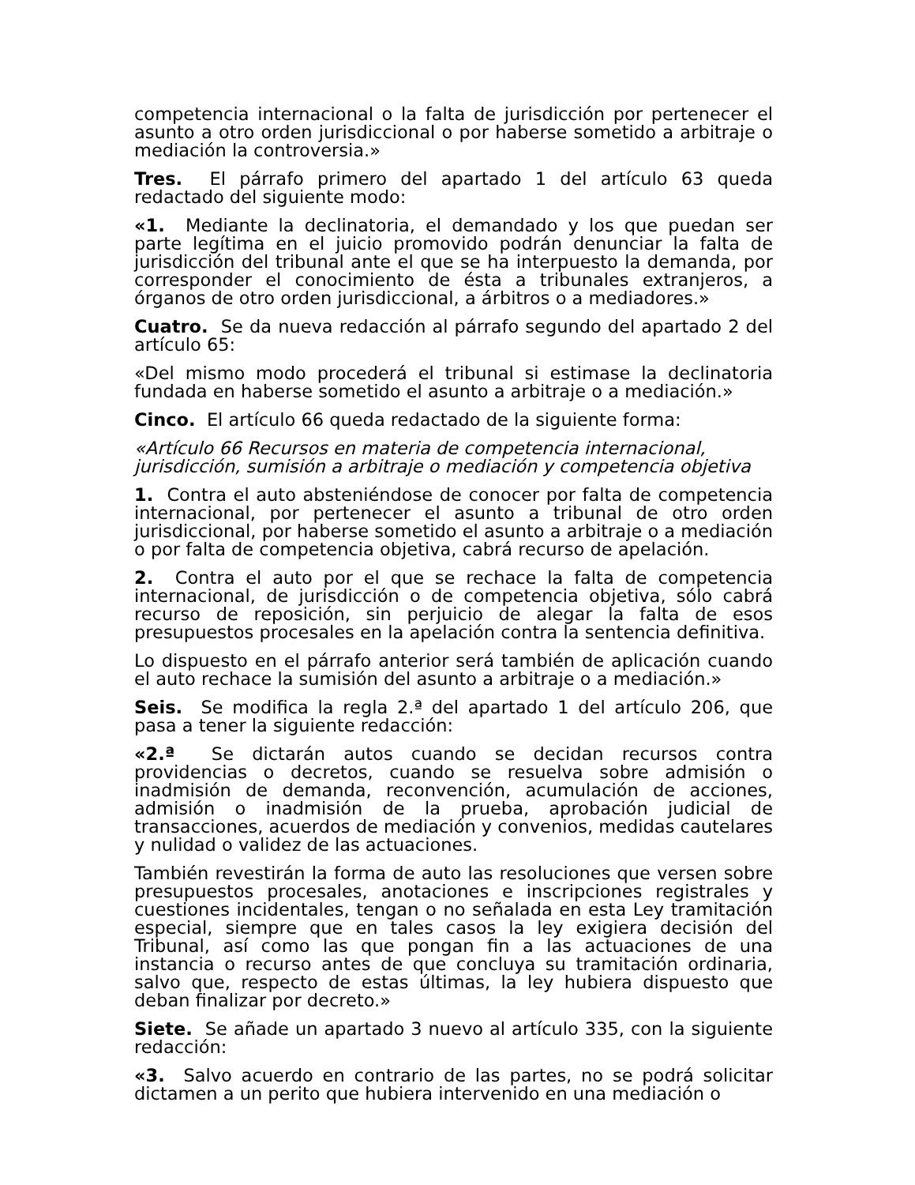competencia internacional o la falta de jurisdicción por pertenecer el asunto a otro orden jurisdiccional o por haberse sometido a arbitraje o mediación la controversia.»
Tres. El párrafo primero del apartado 1 del artículo 63 queda redactado del siguiente modo:
«1. Mediante la declinatoria, el demandado y los que puedan ser parte legítima en el juicio promovido podrán denunciar la falta de jurisdicción del tribunal ante el que se ha interpuesto la demanda, por corresponder el conocimiento de ésta a tribunales extranjeros, a órganos de otro orden jurisdiccional, a árbitros o a mediadores.»
Cuatro. Se da nueva redacción al párrafo segundo del apartado 2 del artículo 65:
«Del mismo modo procederá el tribunal si estimase la declinatoria fundada en haberse sometido el asunto a arbitraje o a mediación.»
Cinco. El artículo 66 queda redactado de la siguiente forma:
«Artículo 66 Recursos en materia de competencia internacional, jurisdicción, sumisión a arbitraje o mediación y competencia objetiva
1. Contra el auto absteniéndose de conocer por falta de competencia internacional, por pertenecer el asunto a tribunal de otro orden jurisdiccional, por haberse sometido el asunto a arbitraje o a mediación o por falta de competencia objetiva, cabrá recurso de apelación.
2. Contra el auto por el que se rechace la falta de competencia internacional, de jurisdicción o de competencia objetiva, sólo cabrá recurso de reposición, sin perjuicio de alegar la falta de esos presupuestos procesales en la apelación contra la sentencia definitiva.
Lo dispuesto en el párrafo anterior será también de aplicación cuando el auto rechace la sumisión del asunto a arbitraje o a mediación.»
Seis. Se modifica la regla 2.ª del apartado 1 del artículo 206, que pasa a tener la siguiente redacción:
«2.ª Se dictarán autos cuando se decidan recursos contra providencias o decretos, cuando se resuelva sobre admisión o inadmisión de demanda, reconvención, acumulación de acciones, admisión o inadmisión de la prueba, aprobación judicial de transacciones, acuerdos de mediación y convenios, medidas cautelares y nulidad o validez de las actuaciones.
También revestirán la forma de auto las resoluciones que versen sobre presupuestos procesales, anotaciones e inscripciones registrales y cuestiones incidentales, tengan o no señalada en esta Ley tramitación especial, siempre que en tales casos la ley exigiera decisión del Tribunal, así como las que pongan fin a las actuaciones de una instancia o recurso antes de que concluya su tramitación ordinaria, salvo que, respecto de estas últimas, la ley hubiera dispuesto que deban finalizar por decreto.»
Siete. Se añade un apartado 3 nuevo al artículo 335, con la siguiente redacción:
«3. Salvo acuerdo en contrario de las partes, no se podrá solicitar dictamen a un perito que hubiera intervenido en una mediación o